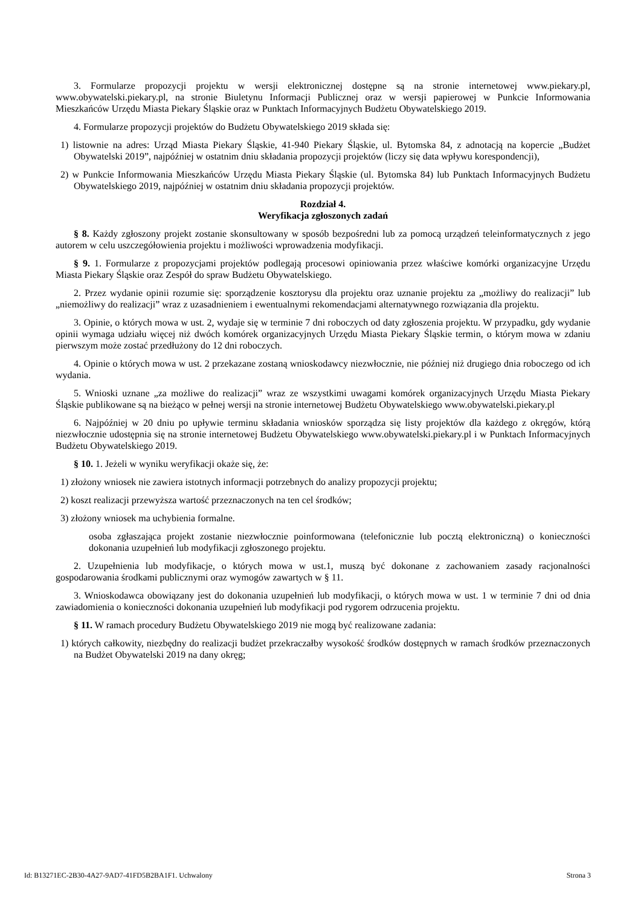3. Formularze propozycji projektu w wersji elektronicznej dostępne są na stronie internetowej www.piekary.pl, www.obywatelski.piekary.pl, na stronie Biuletynu Informacji Publicznej oraz w wersji papierowej w Punkcie Informowania Mieszkańców Urzędu Miasta Piekary Śląskie oraz w Punktach Informacyjnych Budżetu Obywatelskiego 2019.
4. Formularze propozycji projektów do Budżetu Obywatelskiego 2019 składa się:
1) listownie na adres: Urząd Miasta Piekary Śląskie, 41-940 Piekary Śląskie, ul. Bytomska 84, z adnotacją na kopercie „Budżet Obywatelski 2019”, najpóźniej w ostatnim dniu składania propozycji projektów (liczy się data wpływu korespondencji),
2) w Punkcie Informowania Mieszkańców Urzędu Miasta Piekary Śląskie (ul. Bytomska 84) lub Punktach Informacyjnych Budżetu Obywatelskiego 2019, najpóźniej w ostatnim dniu składania propozycji projektów.
Rozdział 4.
Weryfikacja zgłoszonych zadań
§ 8. Każdy zgłoszony projekt zostanie skonsultowany w sposób bezpośredni lub za pomocą urządzeń teleinformatycznych z jego autorem w celu uszczegółowienia projektu i możliwości wprowadzenia modyfikacji.
§ 9. 1. Formularze z propozycjami projektów podlegają procesowi opiniowania przez właściwe komórki organizacyjne Urzędu Miasta Piekary Śląskie oraz Zespół do spraw Budżetu Obywatelskiego.
2. Przez wydanie opinii rozumie się: sporządzenie kosztorysu dla projektu oraz uznanie projektu za „możliwy do realizacji” lub „niemożliwy do realizacji” wraz z uzasadnieniem i ewentualnymi rekomendacjami alternatywnego rozwiązania dla projektu.
3. Opinie, o których mowa w ust. 2, wydaje się w terminie 7 dni roboczych od daty zgłoszenia projektu. W przypadku, gdy wydanie opinii wymaga udziału więcej niż dwóch komórek organizacyjnych Urzędu Miasta Piekary Śląskie termin, o którym mowa w zdaniu pierwszym może zostać przedłużony do 12 dni roboczych.
4. Opinie o których mowa w ust. 2 przekazane zostaną wnioskodawcy niezwłocznie, nie później niż drugiego dnia roboczego od ich wydania.
5. Wnioski uznane „za możliwe do realizacji” wraz ze wszystkimi uwagami komórek organizacyjnych Urzędu Miasta Piekary Śląskie publikowane są na bieżąco w pełnej wersji na stronie internetowej Budżetu Obywatelskiego www.obywatelski.piekary.pl
6. Najpóźniej w 20 dniu po upływie terminu składania wniosków sporządza się listy projektów dla każdego z okręgów, którą niezwłocznie udostępnia się na stronie internetowej Budżetu Obywatelskiego www.obywatelski.piekary.pl i w Punktach Informacyjnych Budżetu Obywatelskiego 2019.
§ 10. 1. Jeżeli w wyniku weryfikacji okaże się, że:
1) złożony wniosek nie zawiera istotnych informacji potrzebnych do analizy propozycji projektu;
2) koszt realizacji przewyższa wartość przeznaczonych na ten cel środków;
3) złożony wniosek ma uchybienia formalne.
osoba zgłaszająca projekt zostanie niezwłocznie poinformowana (telefonicznie lub pocztą elektroniczną) o konieczności dokonania uzupełnień lub modyfikacji zgłoszonego projektu.
2. Uzupełnienia lub modyfikacje, o których mowa w ust.1, muszą być dokonane z zachowaniem zasady racjonalności gospodarowania środkami publicznymi oraz wymogów zawartych w § 11.
3. Wnioskodawca obowiązany jest do dokonania uzupełnień lub modyfikacji, o których mowa w ust. 1 w terminie 7 dni od dnia zawiadomienia o konieczności dokonania uzupełnień lub modyfikacji pod rygorem odrzucenia projektu.
§ 11. W ramach procedury Budżetu Obywatelskiego 2019 nie mogą być realizowane zadania:
1) których całkowity, niezbędny do realizacji budżet przekraczałby wysokość środków dostępnych w ramach środków przeznaczonych na Budżet Obywatelski 2019 na dany okręg;
Id: B13271EC-2B30-4A27-9AD7-41FD5B2BA1F1. Uchwalony Strona 3